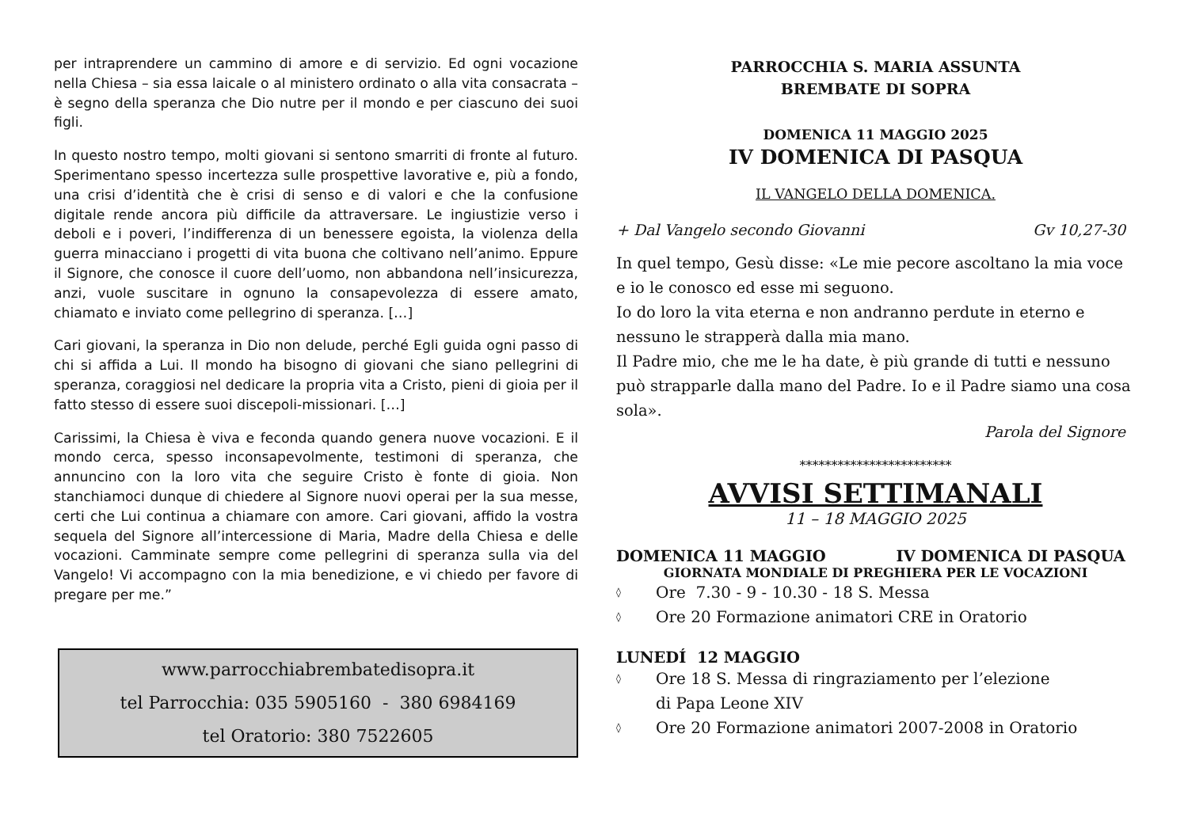per intraprendere un cammino di amore e di servizio. Ed ogni vocazione nella Chiesa – sia essa laicale o al ministero ordinato o alla vita consacrata – è segno della speranza che Dio nutre per il mondo e per ciascuno dei suoi figli.
In questo nostro tempo, molti giovani si sentono smarriti di fronte al futuro. Sperimentano spesso incertezza sulle prospettive lavorative e, più a fondo, una crisi d’identità che è crisi di senso e di valori e che la confusione digitale rende ancora più difficile da attraversare. Le ingiustizie verso i deboli e i poveri, l’indifferenza di un benessere egoista, la violenza della guerra minacciano i progetti di vita buona che coltivano nell’animo. Eppure il Signore, che conosce il cuore dell’uomo, non abbandona nell’insicurezza, anzi, vuole suscitare in ognuno la consapevolezza di essere amato, chiamato e inviato come pellegrino di speranza. […]
Cari giovani, la speranza in Dio non delude, perché Egli guida ogni passo di chi si affida a Lui. Il mondo ha bisogno di giovani che siano pellegrini di speranza, coraggiosi nel dedicare la propria vita a Cristo, pieni di gioia per il fatto stesso di essere suoi discepoli-missionari. […]
Carissimi, la Chiesa è viva e feconda quando genera nuove vocazioni. E il mondo cerca, spesso inconsapevolmente, testimoni di speranza, che annuncino con la loro vita che seguire Cristo è fonte di gioia. Non stanchiamoci dunque di chiedere al Signore nuovi operai per la sua messe, certi che Lui continua a chiamare con amore. Cari giovani, affido la vostra sequela del Signore all’intercessione di Maria, Madre della Chiesa e delle vocazioni. Camminate sempre come pellegrini di speranza sulla via del Vangelo! Vi accompagno con la mia benedizione, e vi chiedo per favore di pregare per me.”
www.parrocchiabrembatedisopra.it
tel Parrocchia: 035 5905160 - 380 6984169
tel Oratorio: 380 7522605
PARROCCHIA S. MARIA ASSUNTA
BREMBATE DI SOPRA
DOMENICA 11 MAGGIO 2025
IV DOMENICA DI PASQUA
IL VANGELO DELLA DOMENICA.
+ Dal Vangelo secondo Giovanni Gv 10,27-30
In quel tempo, Gesù disse: «Le mie pecore ascoltano la mia voce e io le conosco ed esse mi seguono.
Io do loro la vita eterna e non andranno perdute in eterno e nessuno le strapperà dalla mia mano.
Il Padre mio, che me le ha date, è più grande di tutti e nessuno può strapparle dalla mano del Padre. Io e il Padre siamo una cosa sola».
Parola del Signore
************************
AVVISI SETTIMANALI
11 – 18 MAGGIO 2025
DOMENICA 11 MAGGIO IV DOMENICA DI PASQUA
GIORNATA MONDIALE DI PREGHIERA PER LE VOCAZIONI
◊ Ore 7.30 - 9 - 10.30 - 18 S. Messa
◊ Ore 20 Formazione animatori CRE in Oratorio
LUNEDÍ 12 MAGGIO
◊ Ore 18 S. Messa di ringraziamento per l’elezione
di Papa Leone XIV
◊ Ore 20 Formazione animatori 2007-2008 in Oratorio